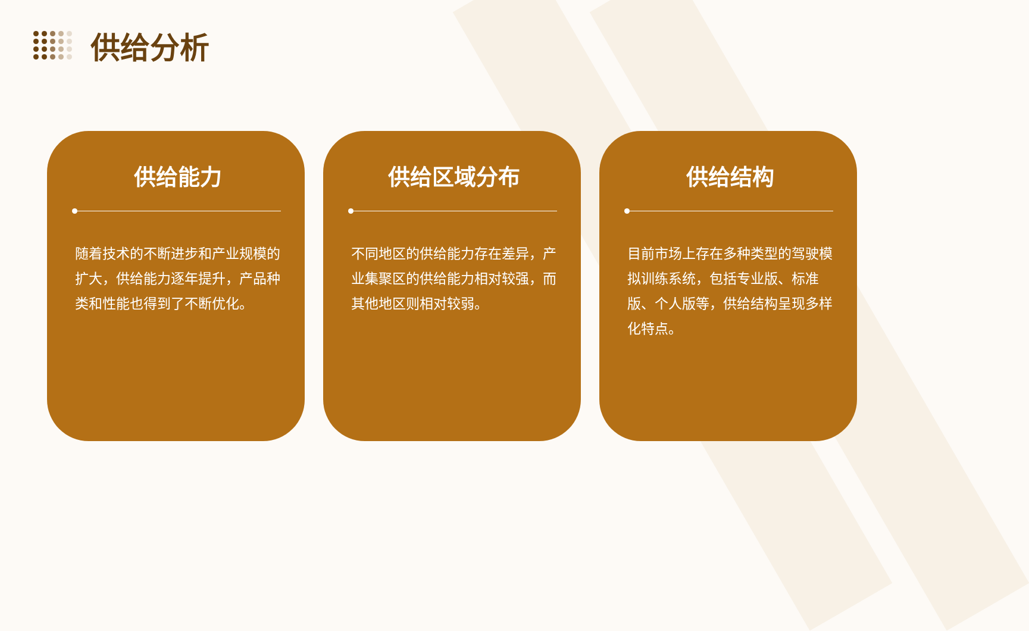供给分析
供给能力
随着技术的不断进步和产业规模的扩大，供给能力逐年提升，产品种类和性能也得到了不断优化。
供给区域分布
不同地区的供给能力存在差异，产业集聚区的供给能力相对较强，而其他地区则相对较弱。
供给结构
目前市场上存在多种类型的驾驶模拟训练系统，包括专业版、标准版、个人版等，供给结构呈现多样化特点。